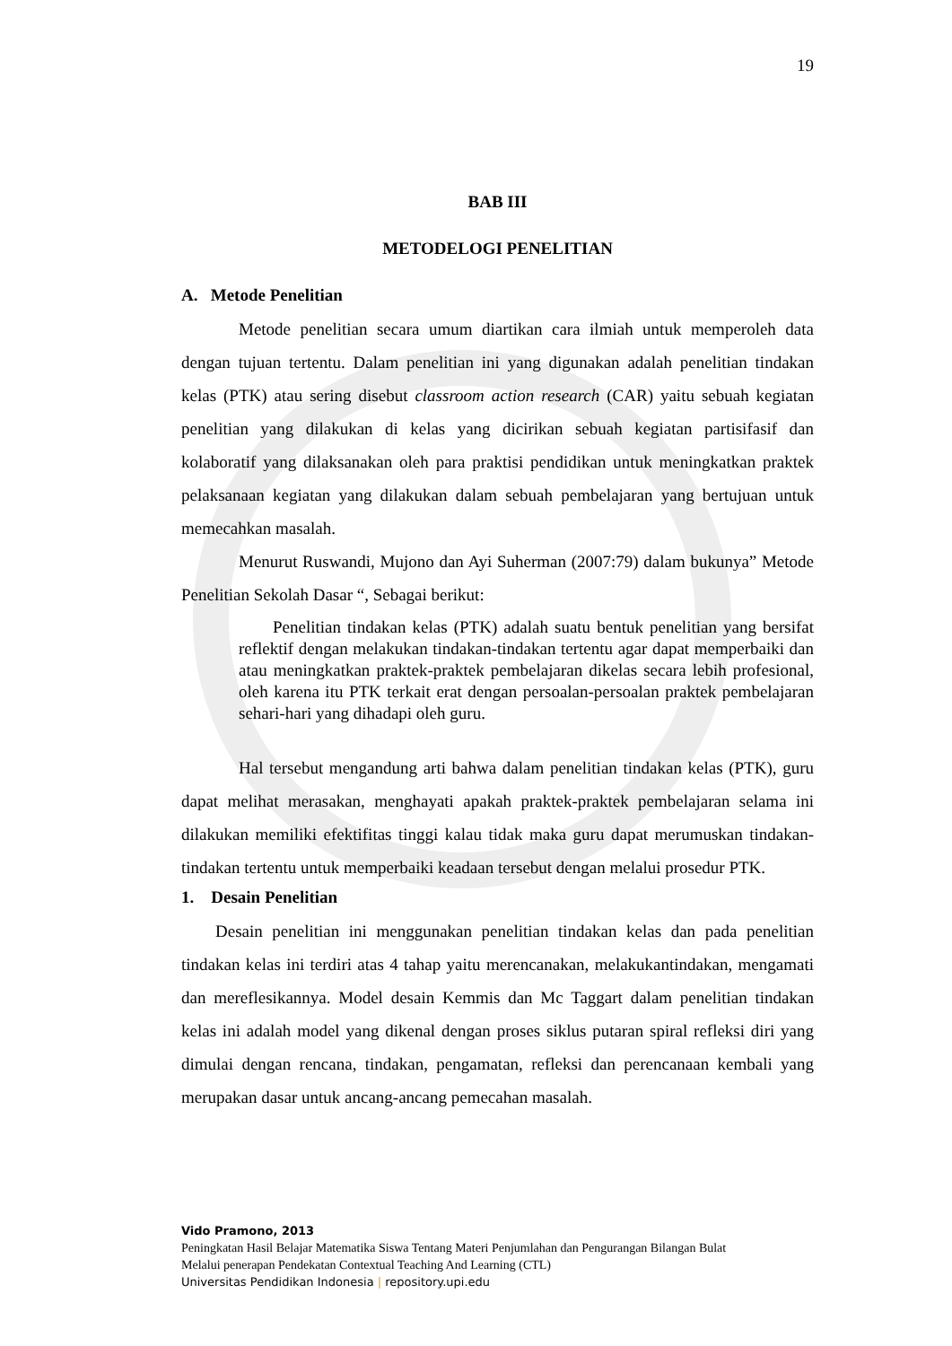19
BAB III
METODELOGI PENELITIAN
A. Metode Penelitian
Metode penelitian secara umum diartikan cara ilmiah untuk memperoleh data dengan tujuan tertentu. Dalam penelitian ini yang digunakan adalah penelitian tindakan kelas (PTK) atau sering disebut classroom action research (CAR) yaitu sebuah kegiatan penelitian yang dilakukan di kelas yang dicirikan sebuah kegiatan partisifasif dan kolaboratif yang dilaksanakan oleh para praktisi pendidikan untuk meningkatkan praktek pelaksanaan kegiatan yang dilakukan dalam sebuah pembelajaran yang bertujuan untuk memecahkan masalah.
Menurut Ruswandi, Mujono dan Ayi Suherman (2007:79) dalam bukunya” Metode Penelitian Sekolah Dasar “, Sebagai berikut:
Penelitian tindakan kelas (PTK) adalah suatu bentuk penelitian yang bersifat reflektif dengan melakukan tindakan-tindakan tertentu agar dapat memperbaiki dan atau meningkatkan praktek-praktek pembelajaran dikelas secara lebih profesional, oleh karena itu PTK terkait erat dengan persoalan-persoalan praktek pembelajaran sehari-hari yang dihadapi oleh guru.
Hal tersebut mengandung arti bahwa dalam penelitian tindakan kelas (PTK), guru dapat melihat merasakan, menghayati apakah praktek-praktek pembelajaran selama ini dilakukan memiliki efektifitas tinggi kalau tidak maka guru dapat merumuskan tindakan-tindakan tertentu untuk memperbaiki keadaan tersebut dengan melalui prosedur PTK.
1. Desain Penelitian
Desain penelitian ini menggunakan penelitian tindakan kelas dan pada penelitian tindakan kelas ini terdiri atas 4 tahap yaitu merencanakan, melakukantindakan, mengamati dan mereflesikannya. Model desain Kemmis dan Mc Taggart dalam penelitian tindakan kelas ini adalah model yang dikenal dengan proses siklus putaran spiral refleksi diri yang dimulai dengan rencana, tindakan, pengamatan, refleksi dan perencanaan kembali yang merupakan dasar untuk ancang-ancang pemecahan masalah.
Vido Pramono, 2013
Peningkatan Hasil Belajar Matematika Siswa Tentang Materi Penjumlahan dan Pengurangan Bilangan Bulat
Melalui penerapan Pendekatan Contextual Teaching And Learning (CTL)
Universitas Pendidikan Indonesia | repository.upi.edu